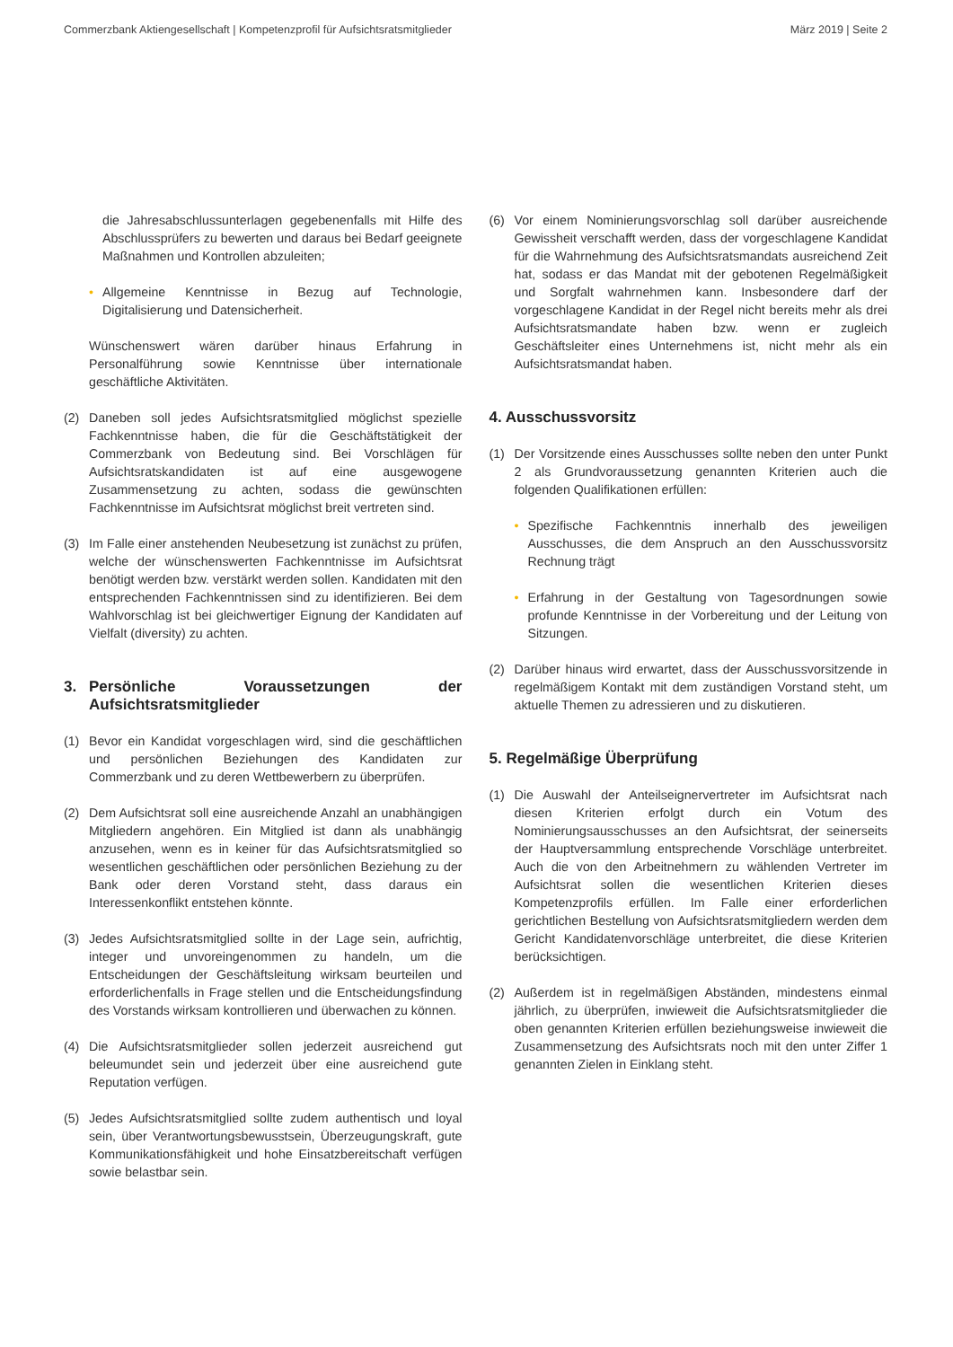Commerzbank Aktiengesellschaft | Kompetenzprofil für Aufsichtsratsmitglieder März 2019 | Seite 2
die Jahresabschlussunterlagen gegebenenfalls mit Hilfe des Abschlussprüfers zu bewerten und daraus bei Bedarf geeignete Maßnahmen und Kontrollen abzuleiten;
• Allgemeine Kenntnisse in Bezug auf Technologie, Digitalisierung und Datensicherheit.
Wünschenswert wären darüber hinaus Erfahrung in Personalführung sowie Kenntnisse über internationale geschäftliche Aktivitäten.
(2) Daneben soll jedes Aufsichtsratsmitglied möglichst spezielle Fachkenntnisse haben, die für die Geschäftstätigkeit der Commerzbank von Bedeutung sind. Bei Vorschlägen für Aufsichtsratskandidaten ist auf eine ausgewogene Zusammensetzung zu achten, sodass die gewünschten Fachkenntnisse im Aufsichtsrat möglichst breit vertreten sind.
(3) Im Falle einer anstehenden Neubesetzung ist zunächst zu prüfen, welche der wünschenswerten Fachkenntnisse im Aufsichtsrat benötigt werden bzw. verstärkt werden sollen. Kandidaten mit den entsprechenden Fachkenntnissen sind zu identifizieren. Bei dem Wahlvorschlag ist bei gleichwertiger Eignung der Kandidaten auf Vielfalt (diversity) zu achten.
3. Persönliche Voraussetzungen der Aufsichtsratsmitglieder
(1) Bevor ein Kandidat vorgeschlagen wird, sind die geschäftlichen und persönlichen Beziehungen des Kandidaten zur Commerzbank und zu deren Wettbewerbern zu überprüfen.
(2) Dem Aufsichtsrat soll eine ausreichende Anzahl an unabhängigen Mitgliedern angehören. Ein Mitglied ist dann als unabhängig anzusehen, wenn es in keiner für das Aufsichtsratsmitglied so wesentlichen geschäftlichen oder persönlichen Beziehung zu der Bank oder deren Vorstand steht, dass daraus ein Interessenkonflikt entstehen könnte.
(3) Jedes Aufsichtsratsmitglied sollte in der Lage sein, aufrichtig, integer und unvoreingenommen zu handeln, um die Entscheidungen der Geschäftsleitung wirksam beurteilen und erforderlichenfalls in Frage stellen und die Entscheidungsfindung des Vorstands wirksam kontrollieren und überwachen zu können.
(4) Die Aufsichtsratsmitglieder sollen jederzeit ausreichend gut beleumundet sein und jederzeit über eine ausreichend gute Reputation verfügen.
(5) Jedes Aufsichtsratsmitglied sollte zudem authentisch und loyal sein, über Verantwortungsbewusstsein, Überzeugungskraft, gute Kommunikationsfähigkeit und hohe Einsatzbereitschaft verfügen sowie belastbar sein.
(6) Vor einem Nominierungsvorschlag soll darüber ausreichende Gewissheit verschafft werden, dass der vorgeschlagene Kandidat für die Wahrnehmung des Aufsichtsratsmandats ausreichend Zeit hat, sodass er das Mandat mit der gebotenen Regelmäßigkeit und Sorgfalt wahrnehmen kann. Insbesondere darf der vorgeschlagene Kandidat in der Regel nicht bereits mehr als drei Aufsichtsratsmandate haben bzw. wenn er zugleich Geschäftsleiter eines Unternehmens ist, nicht mehr als ein Aufsichtsratsmandat haben.
4. Ausschussvorsitz
(1) Der Vorsitzende eines Ausschusses sollte neben den unter Punkt 2 als Grundvoraussetzung genannten Kriterien auch die folgenden Qualifikationen erfüllen:
• Spezifische Fachkenntnis innerhalb des jeweiligen Ausschusses, die dem Anspruch an den Ausschussvorsitz Rechnung trägt
• Erfahrung in der Gestaltung von Tagesordnungen sowie profunde Kenntnisse in der Vorbereitung und der Leitung von Sitzungen.
(2) Darüber hinaus wird erwartet, dass der Ausschussvorsitzende in regelmäßigem Kontakt mit dem zuständigen Vorstand steht, um aktuelle Themen zu adressieren und zu diskutieren.
5. Regelmäßige Überprüfung
(1) Die Auswahl der Anteilseignervertreter im Aufsichtsrat nach diesen Kriterien erfolgt durch ein Votum des Nominierungsausschusses an den Aufsichtsrat, der seinerseits der Hauptversammlung entsprechende Vorschläge unterbreitet. Auch die von den Arbeitnehmern zu wählenden Vertreter im Aufsichtsrat sollen die wesentlichen Kriterien dieses Kompetenzprofils erfüllen. Im Falle einer erforderlichen gerichtlichen Bestellung von Aufsichtsratsmitgliedern werden dem Gericht Kandidatenvorschläge unterbreitet, die diese Kriterien berücksichtigen.
(2) Außerdem ist in regelmäßigen Abständen, mindestens einmal jährlich, zu überprüfen, inwieweit die Aufsichtsratsmitglieder die oben genannten Kriterien erfüllen beziehungsweise inwieweit die Zusammensetzung des Aufsichtsrats noch mit den unter Ziffer 1 genannten Zielen in Einklang steht.